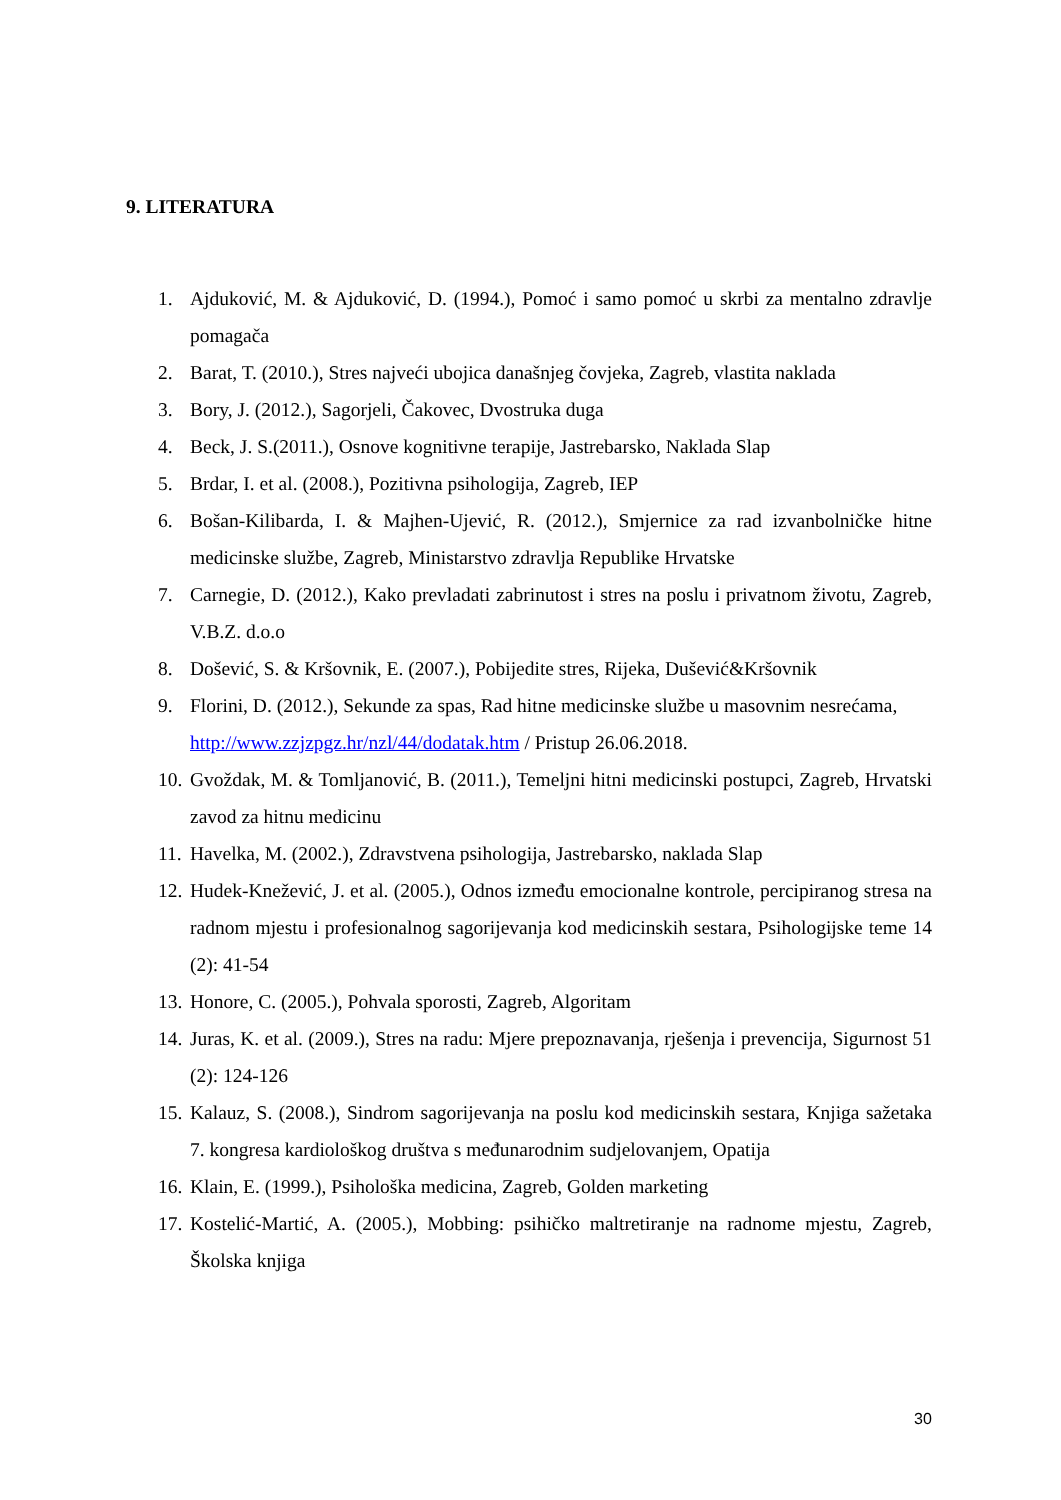9. LITERATURA
1. Ajduković, M. & Ajduković, D. (1994.), Pomoć i samo pomoć u skrbi za mentalno zdravlje pomagača
2. Barat, T. (2010.), Stres najveći ubojica današnjeg čovjeka, Zagreb, vlastita naklada
3. Bory, J. (2012.), Sagorjeli, Čakovec, Dvostruka duga
4. Beck, J. S.(2011.), Osnove kognitivne terapije, Jastrebarsko, Naklada Slap
5. Brdar, I. et al. (2008.), Pozitivna psihologija, Zagreb, IEP
6. Bošan-Kilibarda, I. & Majhen-Ujević, R. (2012.), Smjernice za rad izvanbolničke hitne medicinske službe, Zagreb, Ministarstvo zdravlja Republike Hrvatske
7. Carnegie, D. (2012.), Kako prevladati zabrinutost i stres na poslu i privatnom životu, Zagreb, V.B.Z. d.o.o
8. Došević, S. & Kršovnik, E. (2007.), Pobijedite stres, Rijeka, Dušević&Kršovnik
9. Florini, D. (2012.), Sekunde za spas, Rad hitne medicinske službe u masovnim nesrećama,
http://www.zzjzpgz.hr/nzl/44/dodatak.htm / Pristup 26.06.2018.
10. Gvoždak, M. & Tomljanović, B. (2011.), Temeljni hitni medicinski postupci, Zagreb, Hrvatski zavod za hitnu medicinu
11. Havelka, M. (2002.), Zdravstvena psihologija, Jastrebarsko, naklada Slap
12. Hudek-Knežević, J. et al. (2005.), Odnos između emocionalne kontrole, percipiranog stresa na radnom mjestu i profesionalnog sagorijevanja kod medicinskih sestara, Psihologijske teme 14 (2): 41-54
13. Honore, C. (2005.), Pohvala sporosti, Zagreb, Algoritam
14. Juras, K. et al. (2009.), Stres na radu: Mjere prepoznavanja, rješenja i prevencija, Sigurnost 51 (2): 124-126
15. Kalauz, S. (2008.), Sindrom sagorijevanja na poslu kod medicinskih sestara, Knjiga sažetaka 7. kongresa kardiološkog društva s međunarodnim sudjelovanjem, Opatija
16. Klain, E. (1999.), Psihološka medicina, Zagreb, Golden marketing
17. Kostelić-Martić, A. (2005.), Mobbing: psihičko maltretiranje na radnome mjestu, Zagreb, Školska knjiga
30